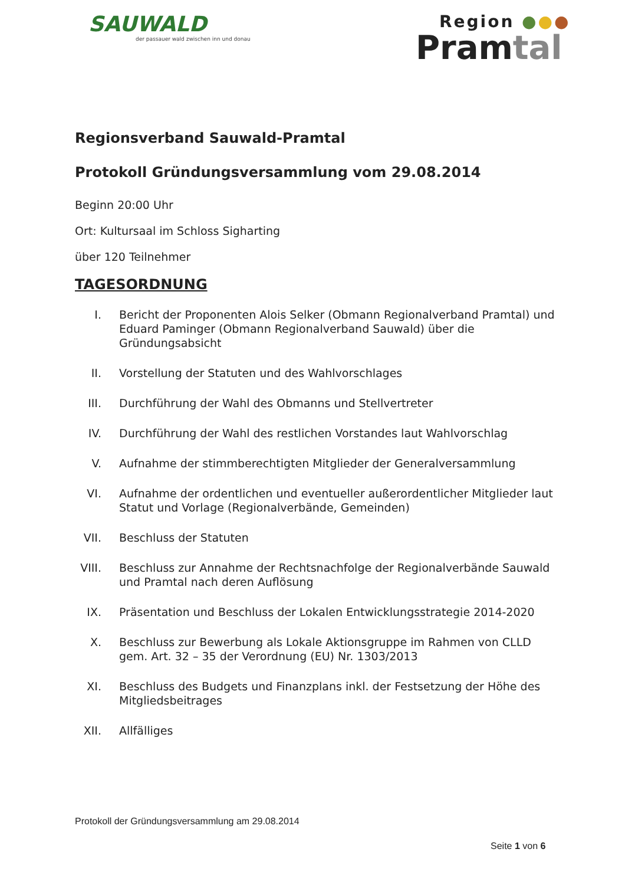SAUWALD
der passauer wald zwischen inn und donau
Region ●●●
Pramtal
Regionsverband Sauwald-Pramtal
Protokoll Gründungsversammlung vom 29.08.2014
Beginn 20:00 Uhr
Ort: Kultursaal im Schloss Sigharting
über 120 Teilnehmer
TAGESORDNUNG
I. Bericht der Proponenten Alois Selker (Obmann Regionalverband Pramtal) und Eduard Paminger (Obmann Regionalverband Sauwald) über die Gründungsabsicht
II. Vorstellung der Statuten und des Wahlvorschlages
III. Durchführung der Wahl des Obmanns und Stellvertreter
IV. Durchführung der Wahl des restlichen Vorstandes laut Wahlvorschlag
V. Aufnahme der stimmberechtigten Mitglieder der Generalversammlung
VI. Aufnahme der ordentlichen und eventueller außerordentlicher Mitglieder laut Statut und Vorlage (Regionalverbände, Gemeinden)
VII. Beschluss der Statuten
VIII. Beschluss zur Annahme der Rechtsnachfolge der Regionalverbände Sauwald und Pramtal nach deren Auflösung
IX. Präsentation und Beschluss der Lokalen Entwicklungsstrategie 2014-2020
X. Beschluss zur Bewerbung als Lokale Aktionsgruppe im Rahmen von CLLD gem. Art. 32 – 35 der Verordnung (EU) Nr. 1303/2013
XI. Beschluss des Budgets und Finanzplans inkl. der Festsetzung der Höhe des Mitgliedsbeitrages
XII. Allfälliges
Protokoll der Gründungsversammlung am 29.08.2014
Seite 1 von 6